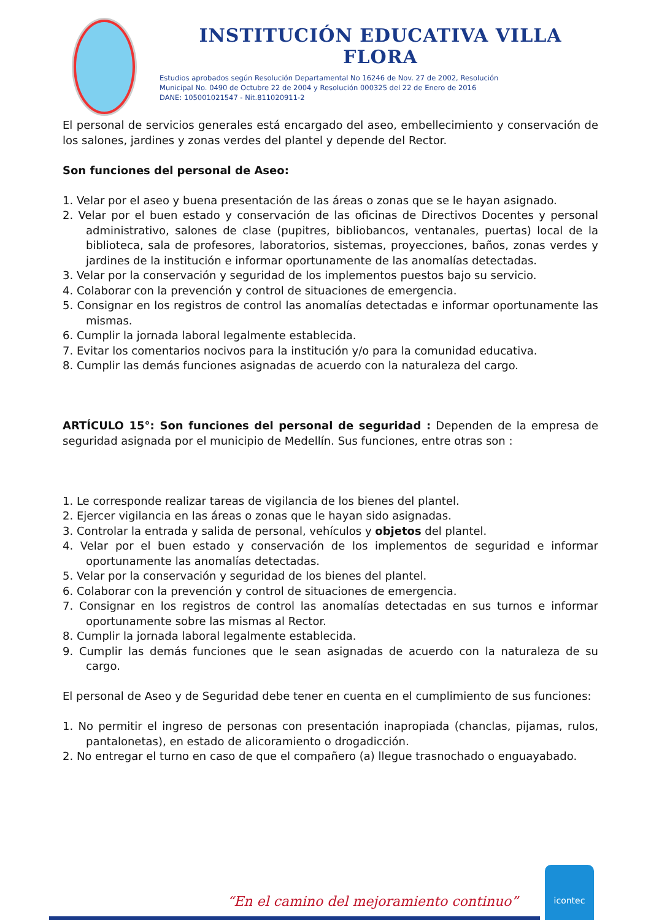INSTITUCIÓN EDUCATIVA VILLA FLORA
Estudios aprobados según Resolución Departamental No 16246 de Nov. 27 de 2002, Resolución
Municipal No. 0490 de Octubre 22 de 2004 y Resolución 000325 del 22 de Enero de 2016
DANE: 105001021547 - Nit.811020911-2
El personal de servicios generales está encargado del aseo, embellecimiento y conservación de los salones, jardines y zonas verdes del plantel y depende del Rector.
Son funciones del personal de Aseo:
1. Velar por el aseo y buena presentación de las áreas o zonas que se le hayan asignado.
2. Velar por el buen estado y conservación de las oficinas de Directivos Docentes y personal administrativo, salones de clase (pupitres, bibliobancos, ventanales, puertas) local de la biblioteca, sala de profesores, laboratorios, sistemas, proyecciones, baños, zonas verdes y jardines de la institución e informar oportunamente de las anomalías detectadas.
3. Velar por la conservación y seguridad de los implementos puestos bajo su servicio.
4. Colaborar con la prevención y control de situaciones de emergencia.
5. Consignar en los registros de control las anomalías detectadas e informar oportunamente las mismas.
6. Cumplir la jornada laboral legalmente establecida.
7. Evitar los comentarios nocivos para la institución y/o para la comunidad educativa.
8. Cumplir las demás funciones asignadas de acuerdo con la naturaleza del cargo.
ARTÍCULO 15°: Son funciones del personal de seguridad : Dependen de la empresa de seguridad asignada por el municipio de Medellín. Sus funciones, entre otras son :
1. Le corresponde realizar tareas de vigilancia de los bienes del plantel.
2. Ejercer vigilancia en las áreas o zonas que le hayan sido asignadas.
3. Controlar la entrada y salida de personal, vehículos y objetos del plantel.
4. Velar por el buen estado y conservación de los implementos de seguridad e informar oportunamente las anomalías detectadas.
5. Velar por la conservación y seguridad de los bienes del plantel.
6. Colaborar con la prevención y control de situaciones de emergencia.
7. Consignar en los registros de control las anomalías detectadas en sus turnos e informar oportunamente sobre las mismas al Rector.
8. Cumplir la jornada laboral legalmente establecida.
9. Cumplir las demás funciones que le sean asignadas de acuerdo con la naturaleza de su cargo.
El personal de Aseo y de Seguridad debe tener en cuenta en el cumplimiento de sus funciones:
1. No permitir el ingreso de personas con presentación inapropiada (chanclas, pijamas, rulos, pantalonetas), en estado de alicoramiento o drogadicción.
2. No entregar el turno en caso de que el compañero (a) llegue trasnochado o enguayabado.
“En el camino del mejoramiento continuo”
icontec